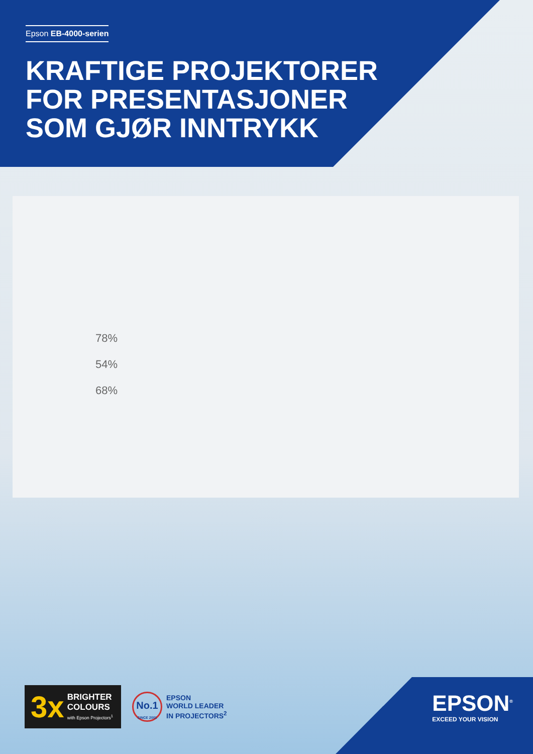Epson EB-4000-serien
KRAFTIGE PROJEKTORER
FOR PRESENTASJONER
SOM GJØR INNTRYKK
78%
54%
68%
3x
BRIGHTER
COLOURS
with Epson Projectors<sup>1</sup>
No.1
SINCE 2001
EPSON
WORLD LEADER
IN PROJECTORS<sup>2</sup>
EPSON<sup>®</sup>
EXCEED YOUR VISION